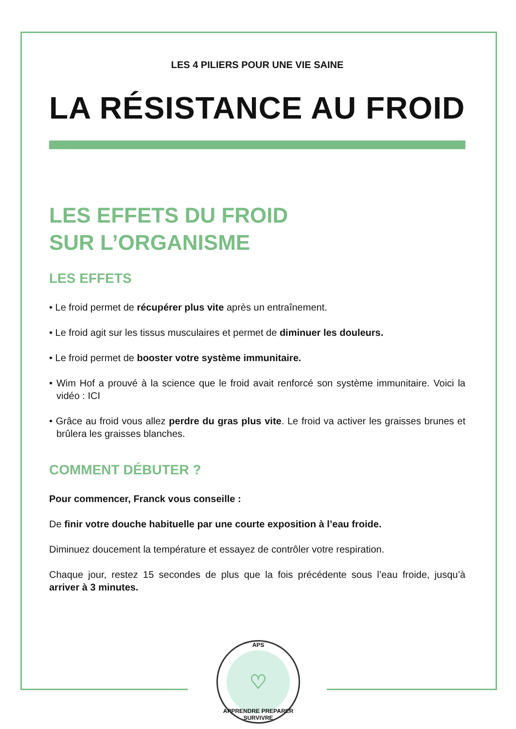LES 4 PILIERS POUR UNE VIE SAINE
LA RÉSISTANCE AU FROID
LES EFFETS DU FROID
SUR L’ORGANISME
LES EFFETS
• Le froid permet de récupérer plus vite après un entraînement.
• Le froid agit sur les tissus musculaires et permet de diminuer les douleurs.
• Le froid permet de booster votre système immunitaire.
• Wim Hof a prouvé à la science que le froid avait renforcé son système immunitaire. Voici la vidéo : ICI
• Grâce au froid vous allez perdre du gras plus vite. Le froid va activer les graisses brunes et brûlera les graisses blanches.
COMMENT DÉBUTER ?
Pour commencer, Franck vous conseille :
De finir votre douche habituelle par une courte exposition à l’eau froide.
Diminuez doucement la température et essayez de contrôler votre respiration.
Chaque jour, restez 15 secondes de plus que la fois précédente sous l’eau froide, jusqu’à arriver à 3 minutes.
APS
♡
APPRENDRE PREPARER SURVIVRE